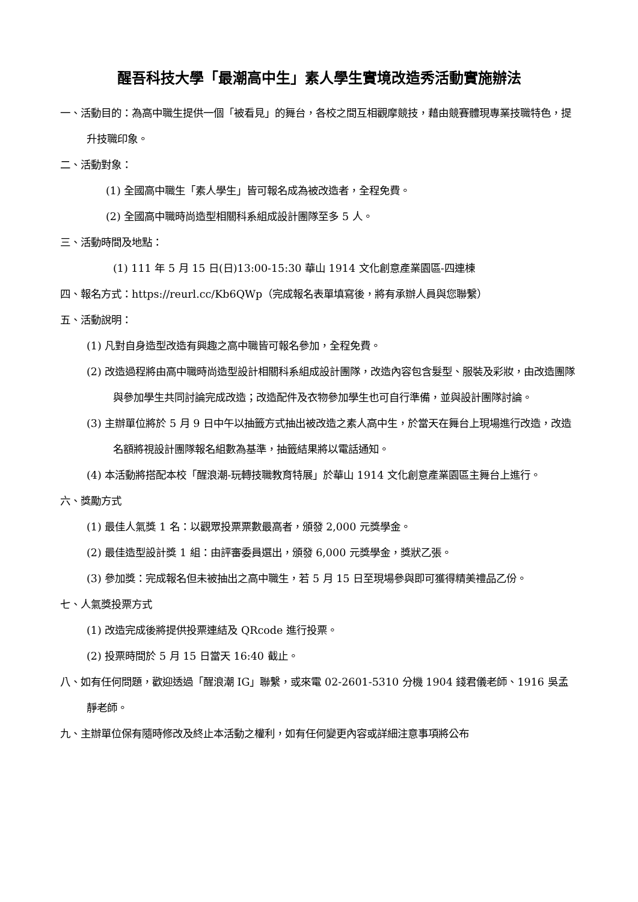醒吾科技大學「最潮高中生」素人學生實境改造秀活動實施辦法
一、活動目的：為高中職生提供一個「被看見」的舞台，各校之間互相觀摩競技，藉由競賽體現專業技職特色，提升技職印象。
二、活動對象：
(1) 全國高中職生「素人學生」皆可報名成為被改造者，全程免費。
(2) 全國高中職時尚造型相關科系組成設計團隊至多 5 人。
三、活動時間及地點：
(1) 111 年 5 月 15 日(日)13:00-15:30 華山 1914 文化創意產業園區-四連棟
四、報名方式：https://reurl.cc/Kb6QWp（完成報名表單填寫後，將有承辦人員與您聯繫）
五、活動說明：
(1) 凡對自身造型改造有興趣之高中職皆可報名參加，全程免費。
(2) 改造過程將由高中職時尚造型設計相關科系組成設計團隊，改造內容包含髮型、服裝及彩妝，由改造團隊與參加學生共同討論完成改造；改造配件及衣物參加學生也可自行準備，並與設計團隊討論。
(3) 主辦單位將於 5 月 9 日中午以抽籤方式抽出被改造之素人高中生，於當天在舞台上現場進行改造，改造名額將視設計團隊報名組數為基準，抽籤結果將以電話通知。
(4) 本活動將搭配本校「醒浪潮-玩轉技職教育特展」於華山 1914 文化創意產業園區主舞台上進行。
六、獎勵方式
(1) 最佳人氣獎 1 名：以觀眾投票票數最高者，頒發 2,000 元獎學金。
(2) 最佳造型設計獎 1 組：由評審委員選出，頒發 6,000 元獎學金，獎狀乙張。
(3) 參加獎：完成報名但未被抽出之高中職生，若 5 月 15 日至現場參與即可獲得精美禮品乙份。
七、人氣獎投票方式
(1) 改造完成後將提供投票連結及 QRcode 進行投票。
(2) 投票時間於 5 月 15 日當天 16:40 截止。
八、如有任何問題，歡迎透過「醒浪潮 IG」聯繫，或來電 02-2601-5310 分機 1904 錢君儀老師、1916 吳孟靜老師。
九、主辦單位保有隨時修改及終止本活動之權利，如有任何變更內容或詳細注意事項將公布